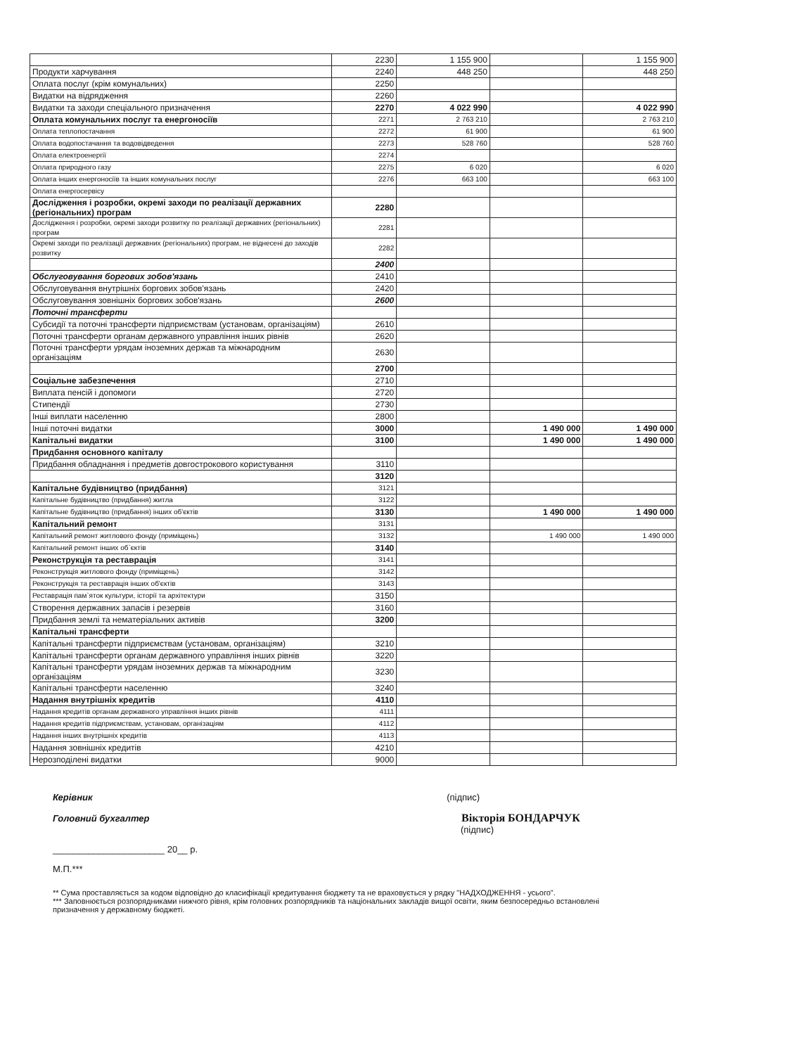| | 2230 | 1 155 900 | | 1 155 900 |
| Продукти харчування | 2240 | 448 250 | | 448 250 |
| Оплата послуг (крім комунальних) | 2250 | | | |
| Видатки на відрядження | 2260 | | | |
| Видатки та заходи спеціального призначення | 2270 | 4 022 990 | | 4 022 990 |
| Оплата комунальних послуг та енергоносіїв | 2271 | 2 763 210 | | 2 763 210 |
| Оплата теплопостачання | 2272 | 61 900 | | 61 900 |
| Оплата водопостачання та водовідведення | 2273 | 528 760 | | 528 760 |
| Оплата електроенергії | 2274 | | | |
| Оплата природного газу | 2275 | 6 020 | | 6 020 |
| Оплата інших енергоносіїв та інших комунальних послуг | 2276 | 663 100 | | 663 100 |
| Оплата енергосервісу | | | | |
| Дослідження і розробки, окремі заходи по реалізації державних (регіональних) програм | 2280 | | | |
| Дослідження і розробки, окремі заходи розвитку по реалізації державних (регіональних) програм | 2281 | | | |
| Окремі заходи по реалізації державних (регіональних) програм, не віднесені до заходів розвитку | 2282 | | | |
| | 2400 | | | |
| Обслуговування боргових зобов'язань | 2410 | | | |
| Обслуговування внутрішніх боргових зобов'язань | 2420 | | | |
| Обслуговування зовнішніх боргових зобов'язань | 2600 | | | |
| Поточні трансферти | | | | |
| Субсидії та поточні трансферти підприємствам (установам, організаціям) | 2610 | | | |
| Поточні трансферти органам державного управління інших рівнів | 2620 | | | |
| Поточні трансферти урядам іноземних держав та міжнародним організаціям | 2630 | | | |
| | 2700 | | | |
| Соціальне забезпечення | 2710 | | | |
| Виплата пенсій і допомоги | 2720 | | | |
| Стипендії | 2730 | | | |
| Інші виплати населенню | 2800 | | | |
| Інші поточні видатки | 3000 | | 1 490 000 | 1 490 000 |
| Капітальні видатки | 3100 | | 1 490 000 | 1 490 000 |
| Придбання основного капіталу | | | | |
| Придбання обладнання і предметів довгострокового користування | 3110 | | | |
| | 3120 | | | |
| Капітальне будівництво (придбання) | 3121 | | | |
| Капітальне будівництво (придбання) житла | 3122 | | | |
| Капітальне будівництво (придбання) інших об'єктів | 3130 | | 1 490 000 | 1 490 000 |
| Капітальний ремонт | 3131 | | | |
| Капітальний ремонт житлового фонду (приміщень) | 3132 | | 1 490 000 | 1 490 000 |
| Капітальний ремонт інших об`єктів | 3140 | | | |
| Реконструкція та реставрація | 3141 | | | |
| Реконструкція житлового фонду (приміщень) | 3142 | | | |
| Реконструкція та реставрація інших об'єктів | 3143 | | | |
| Реставрація пам`яток культури, історії та архітектури | 3150 | | | |
| Створення державних запасів і резервів | 3160 | | | |
| Придбання землі та нематеріальних активів | 3200 | | | |
| Капітальні трансферти | | | | |
| Капітальні трансферти підприємствам (установам, організаціям) | 3210 | | | |
| Капітальні трансферти органам державного управління інших рівнів | 3220 | | | |
| Капітальні трансферти урядам іноземних держав та міжнародним організаціям | 3230 | | | |
| Капітальні трансферти населенню | 3240 | | | |
| Надання внутрішніх кредитів | 4110 | | | |
| Надання кредитів органам державного управління інших рівнів | 4111 | | | |
| Надання кредитів підприємствам, установам, організаціям | 4112 | | | |
| Надання інших внутрішніх кредитів | 4113 | | | |
| Надання зовнішніх кредитів | 4210 | | | |
| Нерозподілені видатки | 9000 | | | |
Керівник (підпис)
Головний бухгалтер Вікторія БОНДАРЧУК
(підпис)
______________________ 20__ р.
М.П.***
** Сума проставляється за кодом відповідно до класифікації кредитування бюджету та не враховується у рядку "НАДХОДЖЕННЯ - усього".
*** Заповнюється розпорядниками нижчого рівня, крім головних розпорядників та національних закладів вищої освіти, яким безпосередньо встановлені
призначення у державному бюджеті.